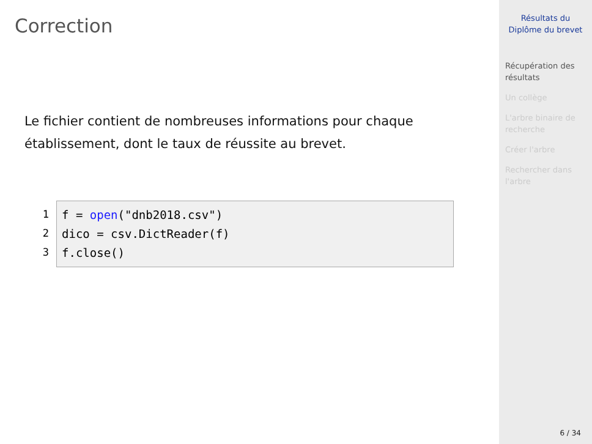Correction
Le fichier contient de nombreuses informations pour chaque établissement, dont le taux de réussite au brevet.
1
2
3
f = open("dnb2018.csv")
dico = csv.DictReader(f)
f.close()
Résultats du
Diplôme du brevet
Récupération des résultats
Un collège
L'arbre binaire de recherche
Créer l'arbre
Rechercher dans l'arbre
6 / 34